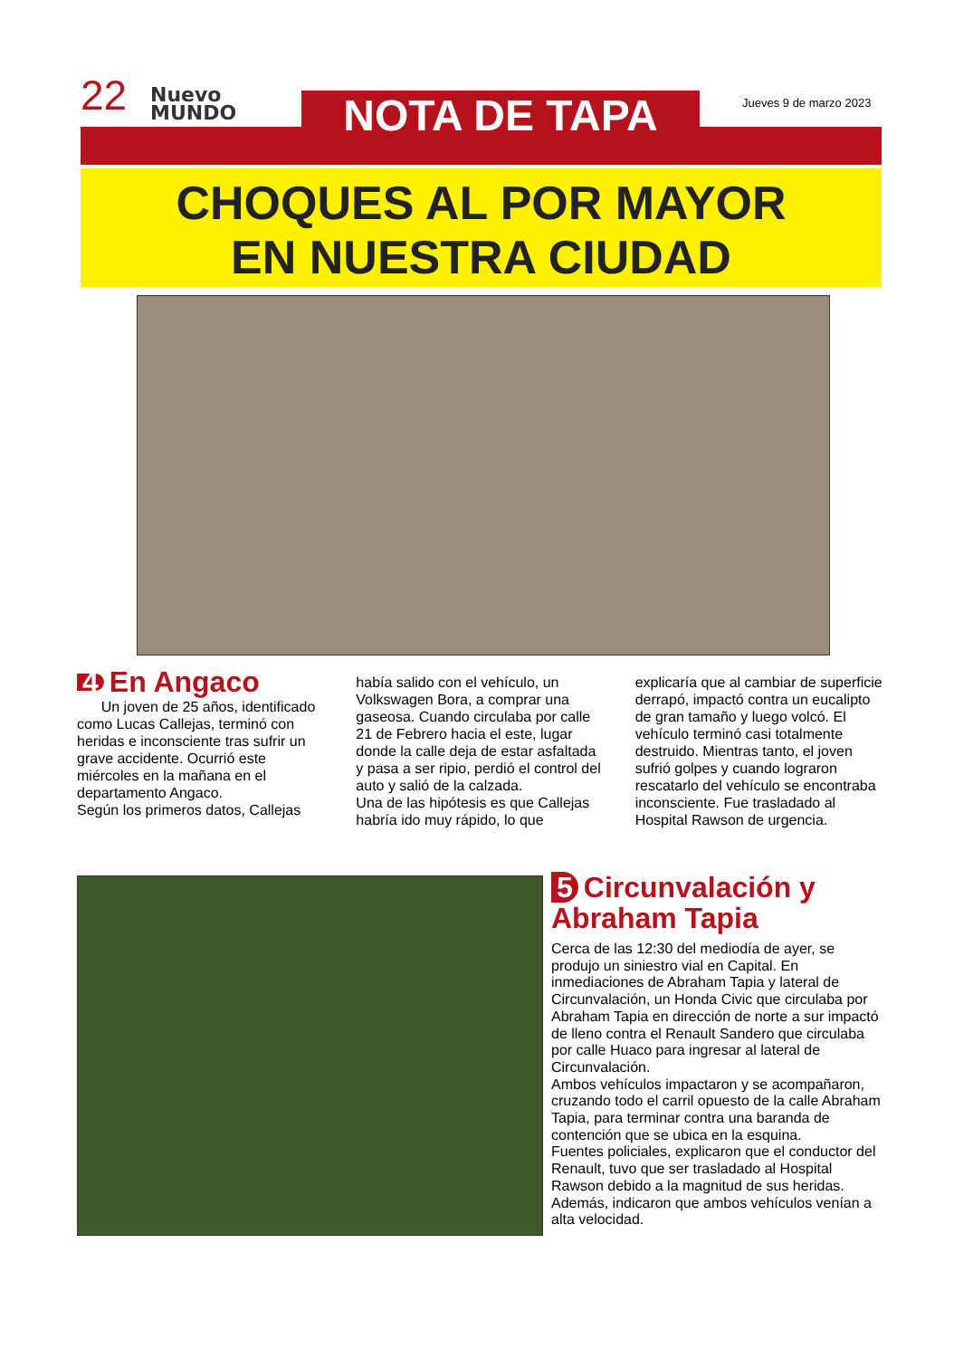22
Nuevo
MUNDO
NOTA DE TAPA Jueves 9 de marzo 2023
CHOQUES AL POR MAYOR
EN NUESTRA CIUDAD
4 En Angaco
Un joven de 25 años, identificado como Lucas Callejas, terminó con heridas e inconsciente tras sufrir un grave accidente. Ocurrió este miércoles en la mañana en el departamento Angaco.
Según los primeros datos, Callejas
había salido con el vehículo, un Volkswagen Bora, a comprar una gaseosa. Cuando circulaba por calle 21 de Febrero hacia el este, lugar donde la calle deja de estar asfaltada y pasa a ser ripio, perdió el control del auto y salió de la calzada.
Una de las hipótesis es que Callejas habría ido muy rápido, lo que
explicaría que al cambiar de superficie derrapó, impactó contra un eucalipto de gran tamaño y luego volcó. El vehículo terminó casi totalmente destruido. Mientras tanto, el joven sufrió golpes y cuando lograron rescatarlo del vehículo se encontraba inconsciente. Fue trasladado al Hospital Rawson de urgencia.
5 Circunvalación y Abraham Tapia
Cerca de las 12:30 del mediodía de ayer, se produjo un siniestro vial en Capital. En inmediaciones de Abraham Tapia y lateral de Circunvalación, un Honda Civic que circulaba por Abraham Tapia en dirección de norte a sur impactó de lleno contra el Renault Sandero que circulaba por calle Huaco para ingresar al lateral de Circunvalación.
Ambos vehículos impactaron y se acompañaron, cruzando todo el carril opuesto de la calle Abraham Tapia, para terminar contra una baranda de contención que se ubica en la esquina.
Fuentes policiales, explicaron que el conductor del Renault, tuvo que ser trasladado al Hospital Rawson debido a la magnitud de sus heridas. Además, indicaron que ambos vehículos venían a alta velocidad.